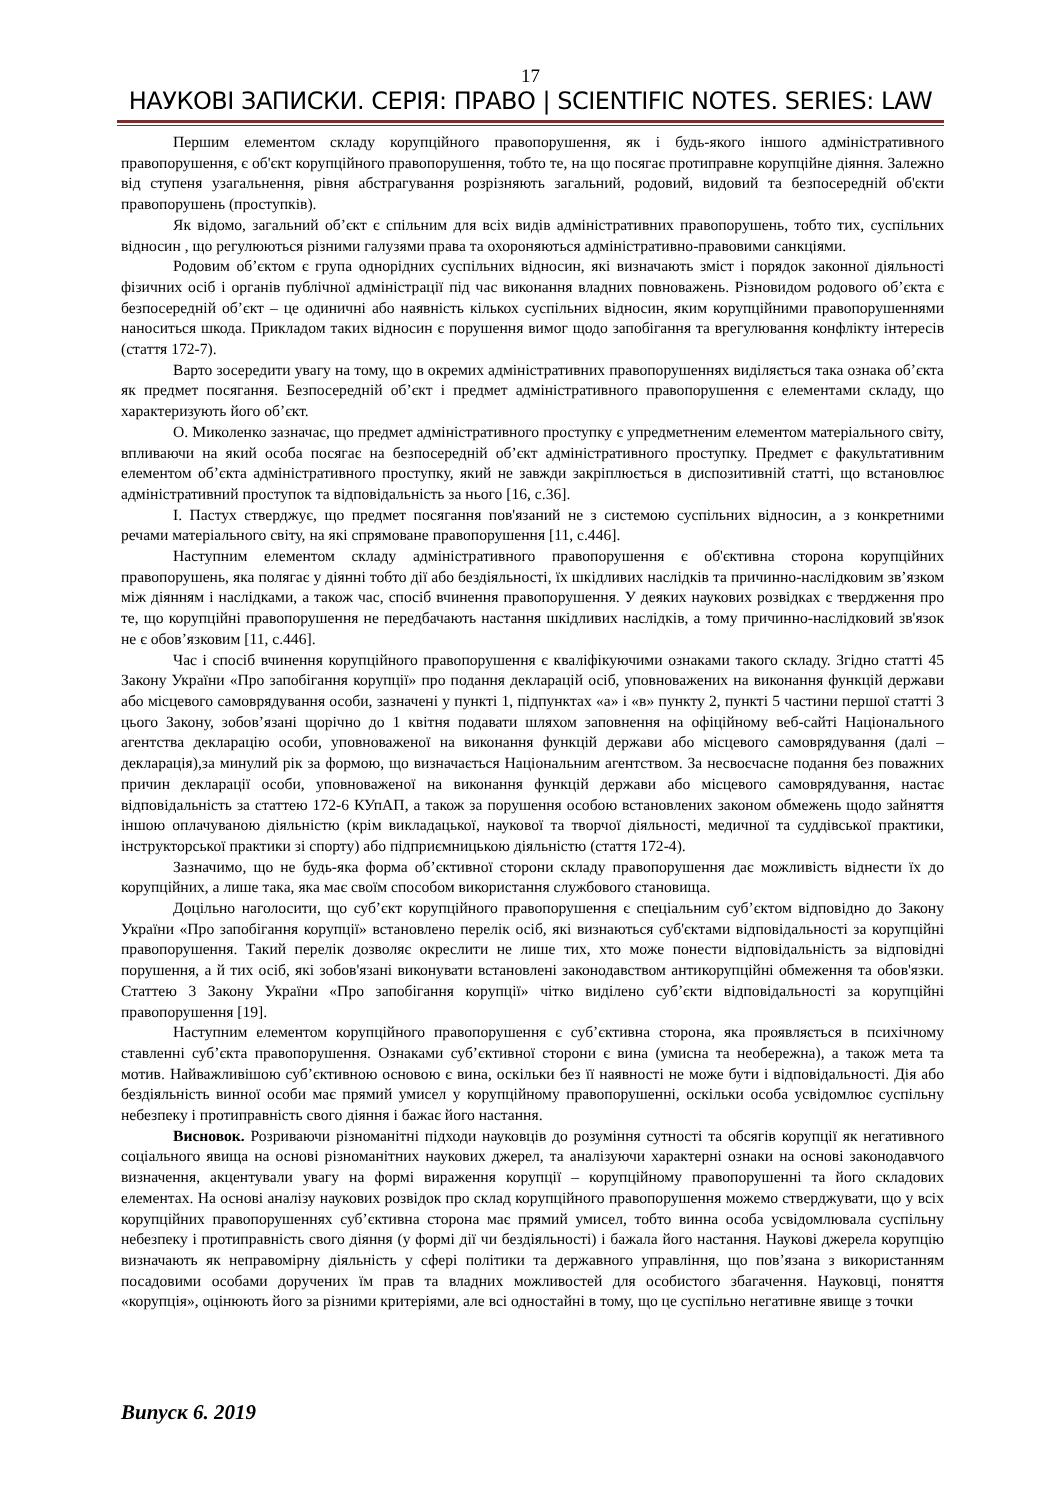17
НАУКОВІ ЗАПИСКИ. СЕРІЯ: ПРАВО | SCIENTIFIC NOTES. SERIES: LAW
Першим елементом складу корупційного правопорушення, як і будь-якого іншого адміністративного правопорушення, є об'єкт корупційного правопорушення, тобто те, на що посягає протиправне корупційне діяння. Залежно від ступеня узагальнення, рівня абстрагування розрізняють загальний, родовий, видовий та безпосередній об'єкти правопорушень (проступків).
Як відомо, загальний об’єкт є спільним для всіх видів адміністративних правопорушень, тобто тих, суспільних відносин , що регулюються різними галузями права та охороняються адміністративно-правовими санкціями.
Родовим об’єктом є група однорідних суспільних відносин, які визначають зміст і порядок законної діяльності фізичних осіб і органів публічної адміністрації під час виконання владних повноважень. Різновидом родового об’єкта є безпосередній об’єкт – це одиничні або наявність кількох суспільних відносин, яким корупційними правопорушеннями наноситься шкода. Прикладом таких відносин є порушення вимог щодо запобігання та врегулювання конфлікту інтересів (стаття 172-7).
Варто зосередити увагу на тому, що в окремих адміністративних правопорушеннях виділяється така ознака об’єкта як предмет посягання. Безпосередній об’єкт і предмет адміністративного правопорушення є елементами складу, що характеризують його об’єкт.
О. Миколенко зазначає, що предмет адміністративного проступку є упредметненим елементом матеріального світу, впливаючи на який особа посягає на безпосередній об’єкт адміністративного проступку. Предмет є факультативним елементом об’єкта адміністративного проступку, який не завжди закріплюється в диспозитивній статті, що встановлює адміністративний проступок та відповідальність за нього [16, с.36].
І. Пастух стверджує, що предмет посягання пов'язаний не з системою суспільних відносин, а з конкретними речами матеріального світу, на які спрямоване правопорушення [11, с.446].
Наступним елементом складу адміністративного правопорушення є об'єктивна сторона корупційних правопорушень, яка полягає у діянні тобто дії або бездіяльності, їх шкідливих наслідків та причинно-наслідковим зв’язком між діянням і наслідками, а також час, спосіб вчинення правопорушення. У деяких наукових розвідках є твердження про те, що корупційні правопорушення не передбачають настання шкідливих наслідків, а тому причинно-наслідковий зв'язок не є обов’язковим [11, с.446].
Час і спосіб вчинення корупційного правопорушення є кваліфікуючими ознаками такого складу. Згідно статті 45 Закону України «Про запобігання корупції» про подання декларацій осіб, уповноважених на виконання функцій держави або місцевого самоврядування особи, зазначені у пункті 1, підпунктах «а» і «в» пункту 2, пункті 5 частини першої статті 3 цього Закону, зобов’язані щорічно до 1 квітня подавати шляхом заповнення на офіційному веб-сайті Національного агентства декларацію особи, уповноваженої на виконання функцій держави або місцевого самоврядування (далі – декларація),за минулий рік за формою, що визначається Національним агентством. За несвоєчасне подання без поважних причин декларації особи, уповноваженої на виконання функцій держави або місцевого самоврядування, настає відповідальність за статтею 172-6 КУпАП, а також за порушення особою встановлених законом обмежень щодо зайняття іншою оплачуваною діяльністю (крім викладацької, наукової та творчої діяльності, медичної та суддівської практики, інструкторської практики зі спорту) або підприємницькою діяльністю (стаття 172-4).
Зазначимо, що не будь-яка форма об’єктивної сторони складу правопорушення дає можливість віднести їх до корупційних, а лише така, яка має своїм способом використання службового становища.
Доцільно наголосити, що суб’єкт корупційного правопорушення є спеціальним суб’єктом відповідно до Закону України «Про запобігання корупції» встановлено перелік осіб, які визнаються суб'єктами відповідальності за корупційні правопорушення. Такий перелік дозволяє окреслити не лише тих, хто може понести відповідальність за відповідні порушення, а й тих осіб, які зобов'язані виконувати встановлені законодавством антикорупційні обмеження та обов'язки. Статтею 3 Закону України «Про запобігання корупції» чітко виділено суб’єкти відповідальності за корупційні правопорушення [19].
Наступним елементом корупційного правопорушення є суб’єктивна сторона, яка проявляється в психічному ставленні суб’єкта правопорушення. Ознаками суб’єктивної сторони є вина (умисна та необережна), а також мета та мотив. Найважливішою суб’єктивною основою є вина, оскільки без її наявності не може бути і відповідальності. Дія або бездіяльність винної особи має прямий умисел у корупційному правопорушенні, оскільки особа усвідомлює суспільну небезпеку і протиправність свого діяння і бажає його настання.
Висновок. Розриваючи різноманітні підходи науковців до розуміння сутності та обсягів корупції як негативного соціального явища на основі різноманітних наукових джерел, та аналізуючи характерні ознаки на основі законодавчого визначення, акцентували увагу на формі вираження корупції – корупційному правопорушенні та його складових елементах. На основі аналізу наукових розвідок про склад корупційного правопорушення можемо стверджувати, що у всіх корупційних правопорушеннях суб’єктивна сторона має прямий умисел, тобто винна особа усвідомлювала суспільну небезпеку і протиправність свого діяння (у формі дії чи бездіяльності) і бажала його настання. Наукові джерела корупцію визначають як неправомірну діяльність у сфері політики та державного управління, що пов’язана з використанням посадовими особами доручених їм прав та владних можливостей для особистого збагачення. Науковці, поняття «корупція», оцінюють його за різними критеріями, але всі одностайні в тому, що це суспільно негативне явище з точки
Випуск 6. 2019